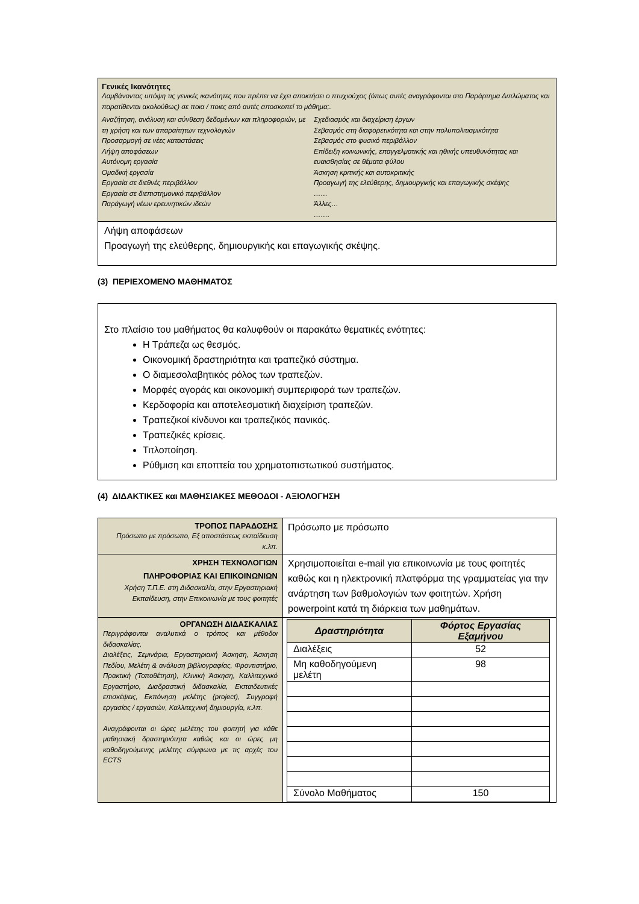Γενικές Ικανότητες
Λαμβάνοντας υπόψη τις γενικές ικανότητες που πρέπει να έχει αποκτήσει ο πτυχιούχος (όπως αυτές αναγράφονται στο Παράρτημα Διπλώματος και παρατίθενται ακολούθως) σε ποια / ποιες από αυτές αποσκοπεί το μάθημα;.
Αναζήτηση, ανάλυση και σύνθεση δεδομένων και πληροφοριών, με τη χρήση και των απαραίτητων τεχνολογιών
Προσαρμογή σε νέες καταστάσεις
Λήψη αποφάσεων
Αυτόνομη εργασία
Ομαδική εργασία
Εργασία σε διεθνές περιβάλλον
Εργασία σε διεπιστημονικό περιβάλλον
Παράγωγή νέων ερευνητικών ιδεών
Σχεδιασμός και διαχείριση έργων
Σεβασμός στη διαφορετικότητα και στην πολυπολιτισμικότητα
Σεβασμός στο φυσικό περιβάλλον
Επίδειξη κοινωνικής, επαγγελματικής και ηθικής υπευθυνότητας και ευαισθησίας σε θέματα φύλου
Άσκηση κριτικής και αυτοκριτικής
Προαγωγή της ελεύθερης, δημιουργικής και επαγωγικής σκέψης
……
Άλλες…
…….
Λήψη αποφάσεων
Προαγωγή της ελεύθερης, δημιουργικής και επαγωγικής σκέψης.
(3) ΠΕΡΙΕΧΟΜΕΝΟ ΜΑΘΗΜΑΤΟΣ
Στο πλαίσιο του μαθήματος θα καλυφθούν οι παρακάτω θεματικές ενότητες:
Η Τράπεζα ως θεσμός.
Οικονομική δραστηριότητα και τραπεζικό σύστημα.
Ο διαμεσολαβητικός ρόλος των τραπεζών.
Μορφές αγοράς και οικονομική συμπεριφορά των τραπεζών.
Κερδοφορία και αποτελεσματική διαχείριση τραπεζών.
Τραπεζικοί κίνδυνοι και τραπεζικός πανικός.
Τραπεζικές κρίσεις.
Τιτλοποίηση.
Ρύθμιση και εποπτεία του χρηματοπιστωτικού συστήματος.
(4) ΔΙΔΑΚΤΙΚΕΣ και ΜΑΘΗΣΙΑΚΕΣ ΜΕΘΟΔΟΙ - ΑΞΙΟΛΟΓΗΣΗ
| ΤΡΟΠΟΣ ΠΑΡΑΔΟΣΗΣ Πρόσωπο με πρόσωπο, Εξ αποστάσεως εκπαίδευση κ.λπ. | Πρόσωπο με πρόσωπο |
| ΧΡΗΣΗ ΤΕΧΝΟΛΟΓΙΩΝ ΠΛΗΡΟΦΟΡΙΑΣ ΚΑΙ ΕΠΙΚΟΙΝΩΝΙΩΝ Χρήση Τ.Π.Ε. στη Διδασκαλία, στην Εργαστηριακή Εκπαίδευση, στην Επικοινωνία με τους φοιτητές | Χρησιμοποιείται e-mail για επικοινωνία με τους φοιτητές καθώς και η ηλεκτρονική πλατφόρμα της γραμματείας για την ανάρτηση των βαθμολογιών των φοιτητών. Χρήση powerpoint κατά τη διάρκεια των μαθημάτων. |
| ΟΡΓΑΝΩΣΗ ΔΙΔΑΣΚΑΛΙΑΣ Περιγράφονται αναλυτικά ο τρόπος και μέθοδοι διδασκαλίας. Διαλέξεις, Σεμινάρια, Εργαστηριακή Άσκηση, Άσκηση Πεδίου, Μελέτη & ανάλυση βιβλιογραφίας, Φροντιστήριο, Πρακτική (Τοποθέτηση), Κλινική Άσκηση, Καλλιτεχνικό Εργαστήριο, Διαδραστική διδασκαλία, Εκπαιδευτικές επισκέψεις, Εκπόνηση μελέτης (project), Συγγραφή εργασίας / εργασιών, Καλλιτεχνική δημιουργία, κ.λπ. Αναγράφονται οι ώρες μελέτης του φοιτητή για κάθε μαθησιακή δραστηριότητα καθώς και οι ώρες μη καθοδηγούμενης μελέτης σύμφωνα με τις αρχές του ECTS | / Δραστηριότητα / Φόρτος Εργασίας Εξαμήνου / / --- / --- / / Διαλέξεις / 52 / / Μη καθοδηγούμενη μελέτη / 98 / / Σύνολο Μαθήματος / 150 / |